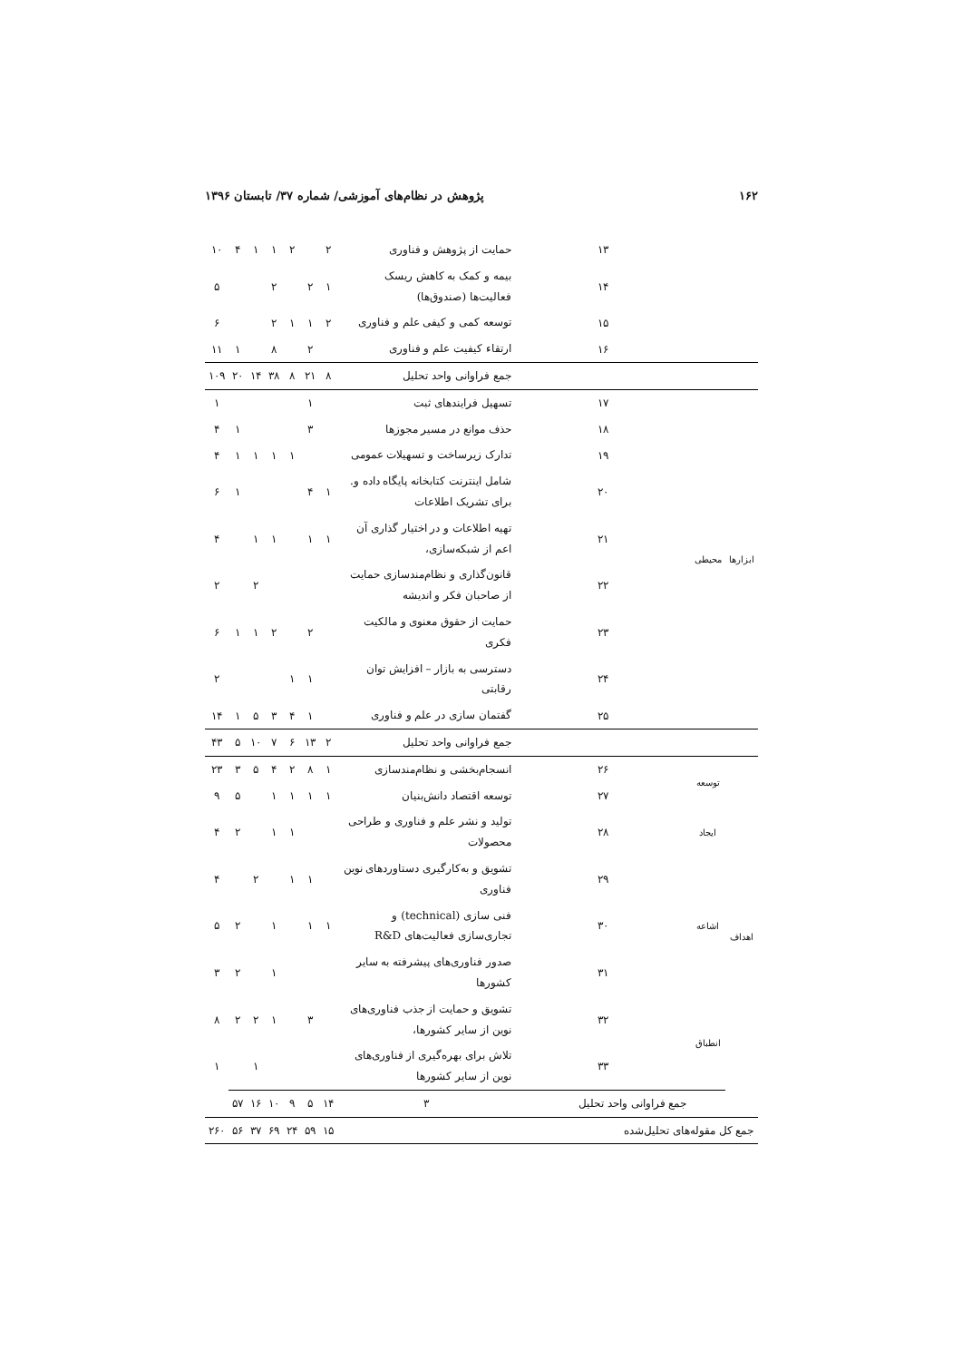۱۶۲ پژوهش در نظام‌های آموزشی/ شماره ۳۷/ تابستان ۱۳۹۶
| | | ۱۳ | حمایت از پژوهش و فناوری | ۲ | | ۲ | ۱ | ۱ | ۴ | ۱۰ |
| | | ۱۴ | بیمه و کمک به کاهش ریسک فعالیت‌ها (صندوق‌ها) | ۱ | ۲ | | ۲ | | | ۵ |
| | | ۱۵ | توسعه کمی و کیفی علم و فناوری | ۲ | ۱ | ۱ | ۲ | | | ۶ |
| | | ۱۶ | ارتقاء کیفیت علم و فناوری | | ۲ | | ۸ | | ۱ | ۱۱ |
| | | | جمع فراوانی واحد تحلیل | ۸ | ۲۱ | ۸ | ۳۸ | ۱۴ | ۲۰ | ۱۰۹ |
| ابزارها | محیطی | ۱۷ | تسهیل فرایندهای ثبت | | ۱ | | | | | ۱ |
| | | ۱۸ | حذف موانع در مسیر مجوزها | | ۳ | | | | ۱ | ۴ |
| | | ۱۹ | تدارک زیرساخت و تسهیلات عمومی | | | ۱ | ۱ | ۱ | ۱ | ۴ |
| | | ۲۰ | شامل اینترنت کتابخانه پایگاه داده و. برای تشریک اطلاعات | ۱ | ۴ | | | | ۱ | ۶ |
| | | ۲۱ | تهیه اطلاعات و در اختیار گذاری آن اعم از شبکه‌سازی، | ۱ | ۱ | | ۱ | ۱ | | ۴ |
| | | ۲۲ | قانون‌گذاری و نظام‌مندسازی حمایت از صاحبان فکر و اندیشه | | | | | ۲ | | ۲ |
| | | ۲۳ | حمایت از حقوق معنوی و مالکیت فکری | | ۲ | | ۲ | ۱ | ۱ | ۶ |
| | | ۲۴ | دسترسی به بازار – افزایش توان رقابتی | | ۱ | ۱ | | | | ۲ |
| | | ۲۵ | گفتمان سازی در علم و فناوری | | ۱ | ۴ | ۳ | ۵ | ۱ | ۱۴ |
| | | | جمع فراوانی واحد تحلیل | ۲ | ۱۳ | ۶ | ۷ | ۱۰ | ۵ | ۴۳ |
| اهداف | توسعه | ۲۶ | انسجام‌بخشی و نظام‌مندسازی | ۱ | ۸ | ۲ | ۴ | ۵ | ۳ | ۲۳ |
| | | ۲۷ | توسعه اقتصاد دانش‌بنیان | ۱ | ۱ | ۱ | ۱ | | ۵ | ۹ |
| | ایجاد | ۲۸ | تولید و نشر علم و فناوری و طراحی محصولات | | | ۱ | ۱ | | ۲ | ۴ |
| | اشاعه | ۲۹ | تشویق و به‌کارگیری دستاوردهای نوین فناوری | | ۱ | ۱ | | ۲ | | ۴ |
| | | ۳۰ | فنی سازی (technical) و تجاری‌سازی فعالیت‌های R&D | ۱ | ۱ | | ۱ | | ۲ | ۵ |
| | | ۳۱ | صدور فناوری‌های پیشرفته به سایر کشورها | | | | ۱ | | ۲ | ۳ |
| | انطباق | ۳۲ | تشویق و حمایت از جذب فناوری‌های نوین از سایر کشورها، | | ۳ | | ۱ | ۲ | ۲ | ۸ |
| | | ۳۳ | تلاش برای بهره‌گیری از فناوری‌های نوین از سایر کشورها | | | | | ۱ | | ۱ |
| | | جمع فراوانی واحد تحلیل | ۳ | ۱۴ | ۵ | ۹ | ۱۰ | ۱۶ | ۵۷ | |
| جمع کل مقوله‌های تحلیل‌شده | | | | ۱۵ | ۵۹ | ۲۴ | ۶۹ | ۳۷ | ۵۶ | ۲۶۰ |